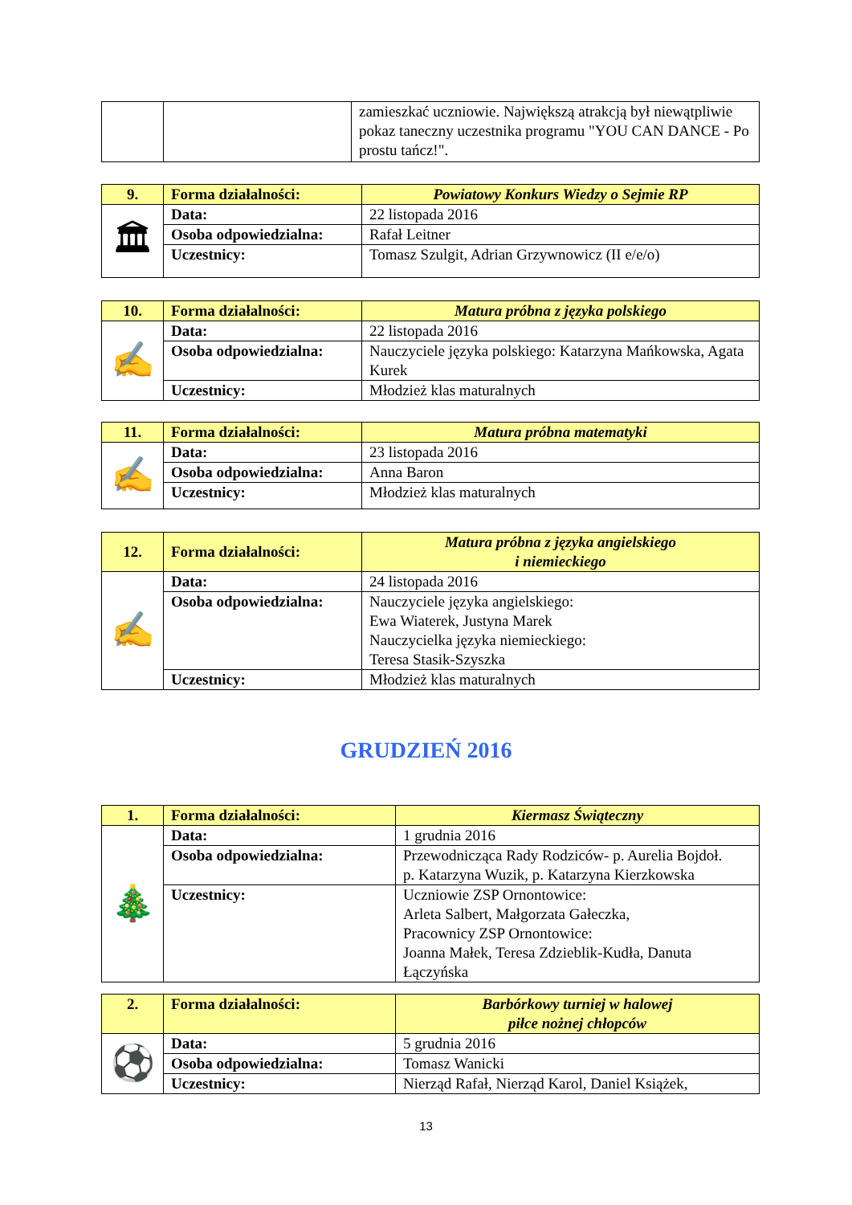| | | zamieszkać uczniowie. Największą atrakcją był niewątpliwie pokaz taneczny uczestnika programu "YOU CAN DANCE - Po prostu tańcz!". |
| 9. | Forma działalności: | Powiatowy Konkurs Wiedzy o Sejmie RP |
| 🏛 | Data: | 22 listopada 2016 |
| | Osoba odpowiedzialna: | Rafał Leitner |
| | Uczestnicy: | Tomasz Szulgit, Adrian Grzywnowicz (II e/e/o) |
| 10. | Forma działalności: | Matura próbna z języka polskiego |
| ✍ | Data: | 22 listopada 2016 |
| | Osoba odpowiedzialna: | Nauczyciele języka polskiego: Katarzyna Mańkowska, Agata Kurek |
| | Uczestnicy: | Młodzież klas maturalnych |
| 11. | Forma działalności: | Matura próbna matematyki |
| ✍ | Data: | 23 listopada 2016 |
| | Osoba odpowiedzialna: | Anna Baron |
| | Uczestnicy: | Młodzież klas maturalnych |
| 12. | Forma działalności: | Matura próbna z języka angielskiego i niemieckiego |
| ✍ | Data: | 24 listopada 2016 |
| | Osoba odpowiedzialna: | Nauczyciele języka angielskiego: Ewa Wiaterek, Justyna Marek Nauczycielka języka niemieckiego: Teresa Stasik-Szyszka |
| | Uczestnicy: | Młodzież klas maturalnych |
GRUDZIEŃ 2016
| 1. | Forma działalności: | Kiermasz Świąteczny |
| 🎄 | Data: | 1 grudnia 2016 |
| | Osoba odpowiedzialna: | Przewodnicząca Rady Rodziców- p. Aurelia Bojdoł. p. Katarzyna Wuzik, p. Katarzyna Kierzkowska |
| | Uczestnicy: | Uczniowie ZSP Ornontowice: Arleta Salbert, Małgorzata Gałeczka, Pracownicy ZSP Ornontowice: Joanna Małek, Teresa Zdzieblik-Kudła, Danuta Łączyńska |
| 2. | Forma działalności: | Barbórkowy turniej w halowej piłce nożnej chłopców |
| ⚽ | Data: | 5 grudnia 2016 |
| | Osoba odpowiedzialna: | Tomasz Wanicki |
| | Uczestnicy: | Nierząd Rafał, Nierząd Karol, Daniel Książek, |
13